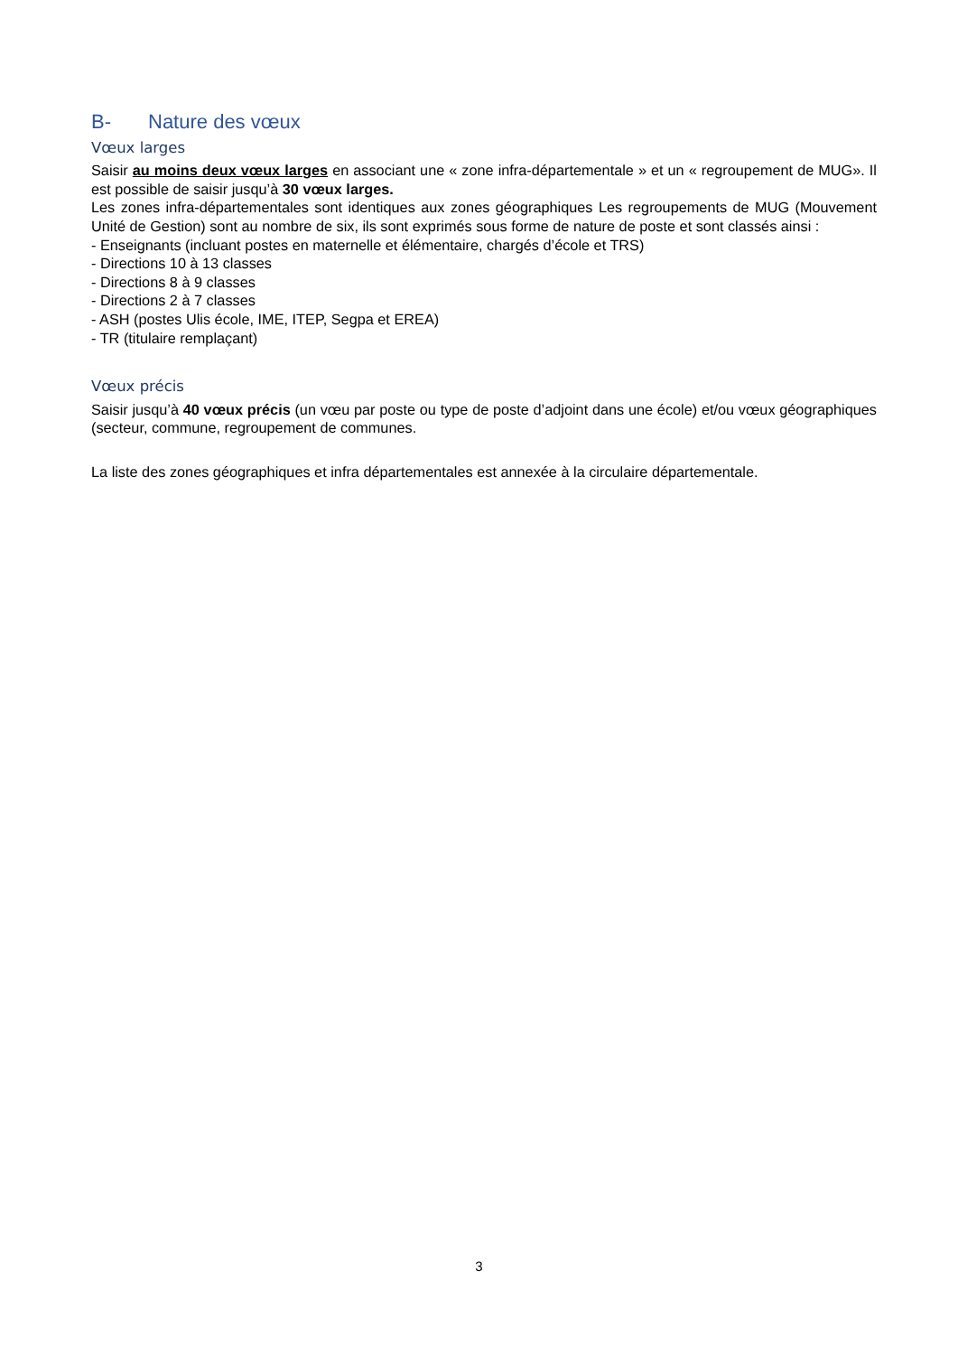B- Nature des vœux
Vœux larges
Saisir au moins deux vœux larges en associant une « zone infra-départementale » et un « regroupement de MUG». Il est possible de saisir jusqu’à 30 vœux larges.
Les zones infra-départementales sont identiques aux zones géographiques Les regroupements de MUG (Mouvement Unité de Gestion) sont au nombre de six, ils sont exprimés sous forme de nature de poste et sont classés ainsi :
- Enseignants (incluant postes en maternelle et élémentaire, chargés d’école et TRS)
- Directions 10 à 13 classes
- Directions 8 à 9 classes
- Directions 2 à 7 classes
- ASH (postes Ulis école, IME, ITEP, Segpa et EREA)
- TR (titulaire remplaçant)
Vœux précis
Saisir jusqu’à 40 vœux précis (un vœu par poste ou type de poste d’adjoint dans une école) et/ou vœux géographiques (secteur, commune, regroupement de communes.
La liste des zones géographiques et infra départementales est annexée à la circulaire départementale.
3